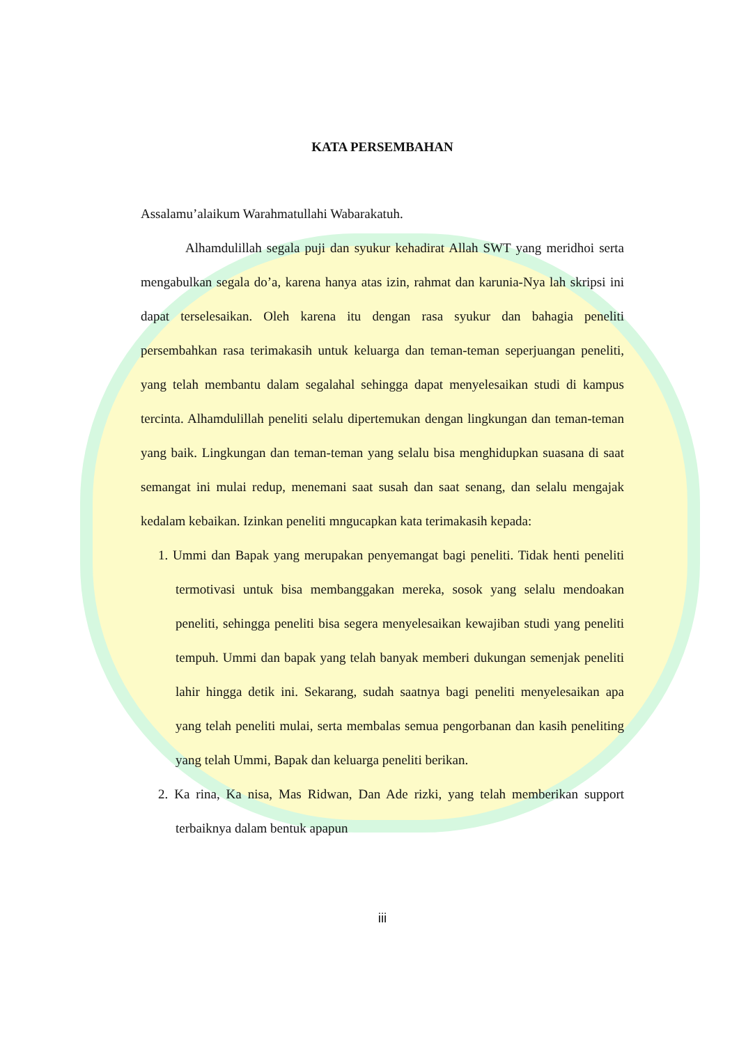KATA PERSEMBAHAN
Assalamu’alaikum Warahmatullahi Wabarakatuh.
Alhamdulillah segala puji dan syukur kehadirat Allah SWT yang meridhoi serta mengabulkan segala do’a, karena hanya atas izin, rahmat dan karunia-Nya lah skripsi ini dapat terselesaikan. Oleh karena itu dengan rasa syukur dan bahagia peneliti persembahkan rasa terimakasih untuk keluarga dan teman-teman seperjuangan peneliti, yang telah membantu dalam segalahal sehingga dapat menyelesaikan studi di kampus tercinta. Alhamdulillah peneliti selalu dipertemukan dengan lingkungan dan teman-teman yang baik. Lingkungan dan teman-teman yang selalu bisa menghidupkan suasana di saat semangat ini mulai redup, menemani saat susah dan saat senang, dan selalu mengajak kedalam kebaikan. Izinkan peneliti mngucapkan kata terimakasih kepada:
1. Ummi dan Bapak yang merupakan penyemangat bagi peneliti. Tidak henti peneliti termotivasi untuk bisa membanggakan mereka, sosok yang selalu mendoakan peneliti, sehingga peneliti bisa segera menyelesaikan kewajiban studi yang peneliti tempuh. Ummi dan bapak yang telah banyak memberi dukungan semenjak peneliti lahir hingga detik ini. Sekarang, sudah saatnya bagi peneliti menyelesaikan apa yang telah peneliti mulai, serta membalas semua pengorbanan dan kasih peneliting yang telah Ummi, Bapak dan keluarga peneliti berikan.
2. Ka rina, Ka nisa, Mas Ridwan, Dan Ade rizki, yang telah memberikan support terbaiknya dalam bentuk apapun
iii